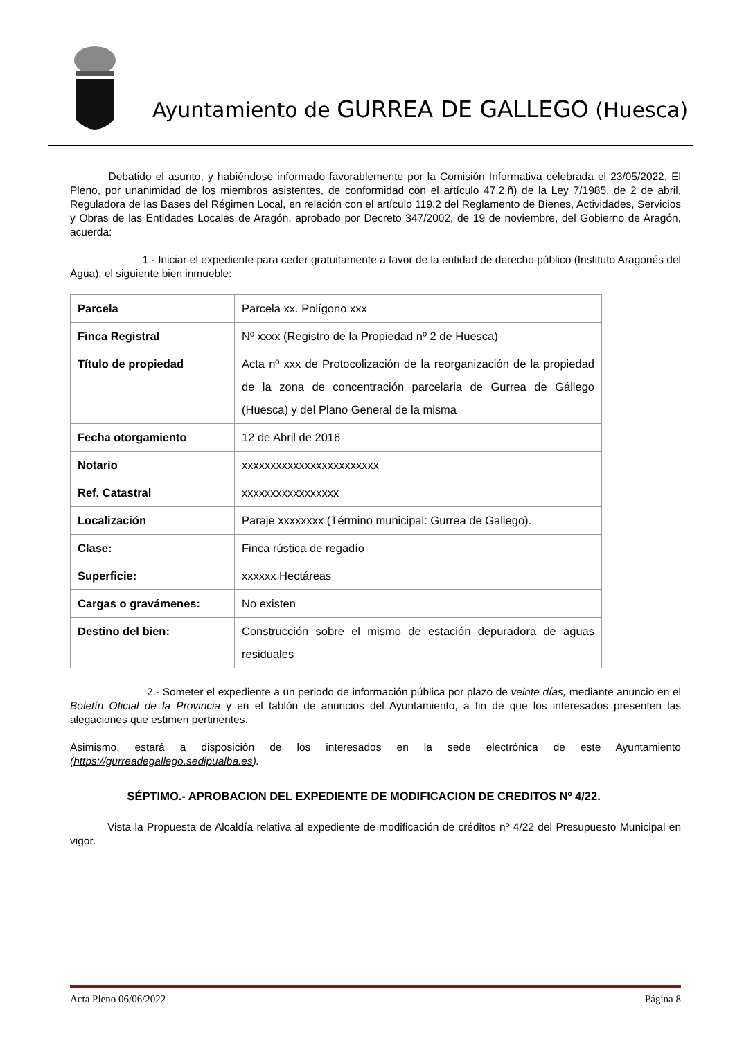Ayuntamiento de GURREA DE GALLEGO (Huesca)
Debatido el asunto, y habiéndose informado favorablemente por la Comisión Informativa celebrada el 23/05/2022, El Pleno, por unanimidad de los miembros asistentes, de conformidad con el artículo 47.2.ñ) de la Ley 7/1985, de 2 de abril, Reguladora de las Bases del Régimen Local, en relación con el artículo 119.2 del Reglamento de Bienes, Actividades, Servicios y Obras de las Entidades Locales de Aragón, aprobado por Decreto 347/2002, de 19 de noviembre, del Gobierno de Aragón, acuerda:
1.- Iniciar el expediente para ceder gratuitamente a favor de la entidad de derecho público (Instituto Aragonés del Agua), el siguiente bien inmueble:
| Parcela | Parcela xx. Polígono xxx |
| Finca Registral | Nº xxxx (Registro de la Propiedad nº 2 de Huesca) |
| Título de propiedad | Acta nº xxx de Protocolización de la reorganización de la propiedad de la zona de concentración parcelaria de Gurrea de Gállego (Huesca) y del Plano General de la misma |
| Fecha otorgamiento | 12 de Abril de 2016 |
| Notario | xxxxxxxxxxxxxxxxxxxxxxxx |
| Ref. Catastral | xxxxxxxxxxxxxxxxx |
| Localización | Paraje xxxxxxxx (Término municipal: Gurrea de Gallego). |
| Clase: | Finca rústica de regadío |
| Superficie: | xxxxxx Hectáreas |
| Cargas o gravámenes: | No existen |
| Destino del bien: | Construcción sobre el mismo de estación depuradora de aguas residuales |
2.- Someter el expediente a un periodo de información pública por plazo de veinte días, mediante anuncio en el Boletín Oficial de la Provincia y en el tablón de anuncios del Ayuntamiento, a fin de que los interesados presenten las alegaciones que estimen pertinentes.
Asimismo, estará a disposición de los interesados en la sede electrónica de este Ayuntamiento (https://gurreadegallego.sedipualba.es).
SÉPTIMO.- APROBACION DEL EXPEDIENTE DE MODIFICACION DE CREDITOS Nº 4/22.
Vista la Propuesta de Alcaldía relativa al expediente de modificación de créditos nº 4/22 del Presupuesto Municipal en vigor.
Acta Pleno 06/06/2022 Página 8